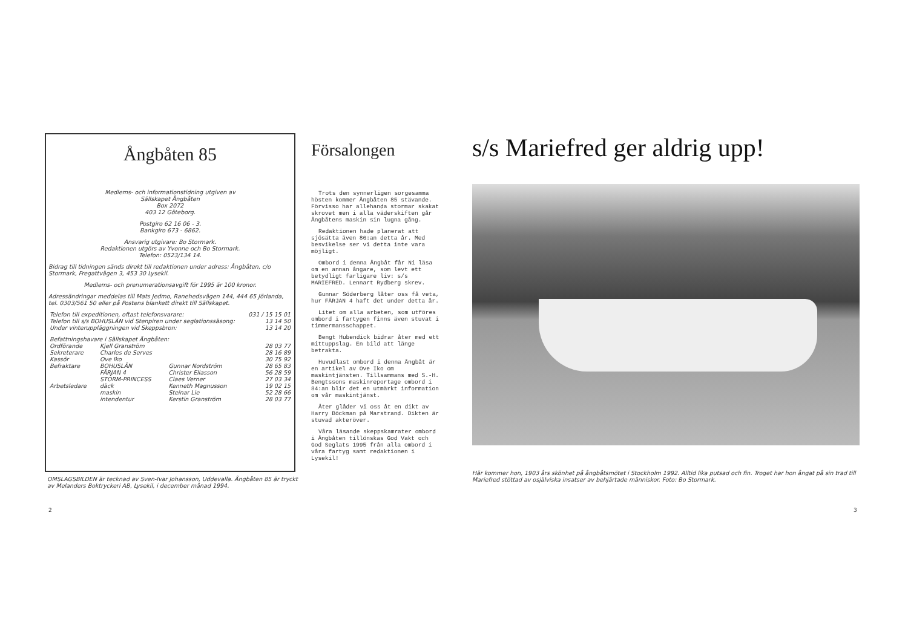Ångbåten 85
Medlems- och informationstidning utgiven av
Sällskapet Ångbåten
Box 2072
403 12 Göteborg.
Postgiro 62 16 06 - 3.
Bankgiro 673 - 6862.
Ansvarig utgivare: Bo Stormark.
Redaktionen utgörs av Yvonne och Bo Stormark.
Telefon: 0523/134 14.
Bidrag till tidningen sänds direkt till redaktionen under adress: Ångbåten, c/o Stormark, Fregattvägen 3, 453 30 Lysekil.
Medlems- och prenumerationsavgift för 1995 är 100 kronor.
Adressändringar meddelas till Mats Jedmo, Ranehedsvägen 144, 444 65 Jörlanda, tel. 0303/561 50 eller på Postens blankett direkt till Sällskapet.
| Telefon till expeditionen, oftast telefonsvarare: | | | 031 / 15 15 01 |
| Telefon till s/s BOHUSLÄN vid Stenpiren under seglationssäsong: | | | 13 14 50 |
| Under vinteruppläggningen vid Skeppsbron: | | | 13 14 20 |
| Befattningshavare i Sällskapet Ångbåten: | | | |
| Ordförande | Kjell Granström | | 28 03 77 |
| Sekreterare | Charles de Serves | | 28 16 89 |
| Kassör | Ove Iko | | 30 75 92 |
| Befraktare | BOHUSLÄN | Gunnar Nordström | 28 65 83 |
| | FÄRJAN 4 | Christer Eliasson | 56 28 59 |
| | STORM-PRINCESS | Claes Verner | 27 03 34 |
| Arbetsledare | däck | Kenneth Magnusson | 19 02 15 |
| | maskin | Steinar Lie | 52 28 66 |
| | intendentur | Kerstin Granström | 28 03 77 |
OMSLAGSBILDEN är tecknad av Sven-Ivar Johansson, Uddevalla. Ångbåten 85 är tryckt av Melanders Boktryckeri AB, Lysekil, i december månad 1994.
2
Försalongen
Trots den synnerligen sorgesamma hösten kommer Ångbåten 85 stävande. Förvisso har allehanda stormar skakat skrovet men i alla väderskiften går Ångbåtens maskin sin lugna gång.
Redaktionen hade planerat att sjösätta även 86:an detta år. Med besvikelse ser vi detta inte vara möjligt.
Ombord i denna Ångbåt får Ni läsa om en annan ångare, som levt ett betydligt farligare liv: s/s MARIEFRED. Lennart Rydberg skrev.
Gunnar Söderberg låter oss få veta, hur FÄRJAN 4 haft det under detta år.
Litet om alla arbeten, som utföres ombord i fartygen finns även stuvat i timmermansschappet.
Bengt Hubendick bidrar åter med ett mittuppslag. En bild att länge betrakta.
Huvudlast ombord i denna Ångbåt är en artikel av Ove Iko om maskintjänsten. Tillsammans med S.-H. Bengtssons maskinreportage ombord i 84:an blir det en utmärkt information om vår maskintjänst.
Åter glåder vi oss åt en dikt av Harry Böckman på Marstrand. Dikten är stuvad akteröver.
Våra läsande skeppskamrater ombord i Ångbåten tillönskas God Vakt och God Seglats 1995 från alla ombord i våra fartyg samt redaktionen i Lysekil!
s/s Mariefred ger aldrig upp!
Här kommer hon, 1903 års skönhet på ångbåtsmötet i Stockholm 1992. Alltid lika putsad och fin. Troget har hon ångat på sin trad till Mariefred stöttad av osjälviska insatser av behjärtade människor. Foto: Bo Stormark.
3